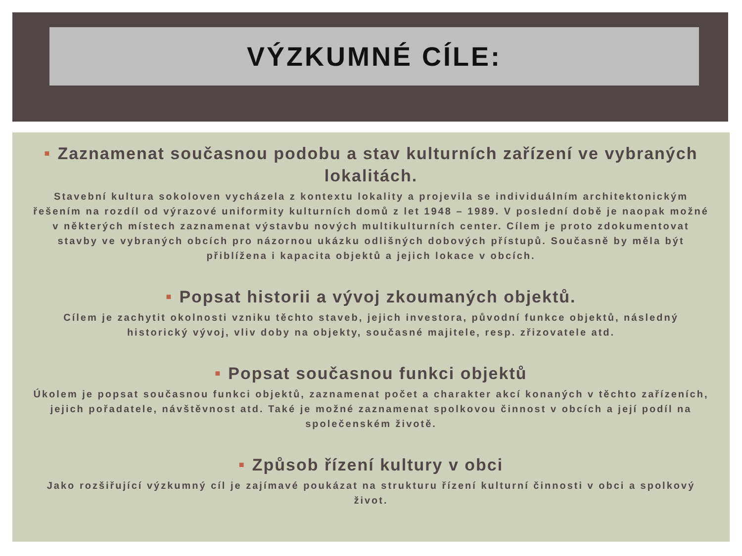VÝZKUMNÉ CÍLE:
■ Zaznamenat současnou podobu a stav kulturních zařízení ve vybraných lokalitách.
Stavební kultura sokoloven vycházela z kontextu lokality a projevila se individuálním architektonickým řešením na rozdíl od výrazové uniformity kulturních domů z let 1948 – 1989. V poslední době je naopak možné v některých místech zaznamenat výstavbu nových multikulturních center. Cílem je proto zdokumentovat stavby ve vybraných obcích pro názornou ukázku odlišných dobových přístupů. Současně by měla být přiblížena i kapacita objektů a jejich lokace v obcích.
■ Popsat historii a vývoj zkoumaných objektů.
Cílem je zachytit okolnosti vzniku těchto staveb, jejich investora, původní funkce objektů, následný historický vývoj, vliv doby na objekty, současné majitele, resp. zřizovatele atd.
■ Popsat současnou funkci objektů
Úkolem je popsat současnou funkci objektů, zaznamenat počet a charakter akcí konaných v těchto zařízeních, jejich pořadatele, návštěvnost atd. Také je možné zaznamenat spolkovou činnost v obcích a její podíl na společenském životě.
■ Způsob řízení kultury v obci
Jako rozšiřující výzkumný cíl je zajímavé poukázat na strukturu řízení kulturní činnosti v obci a spolkový život.